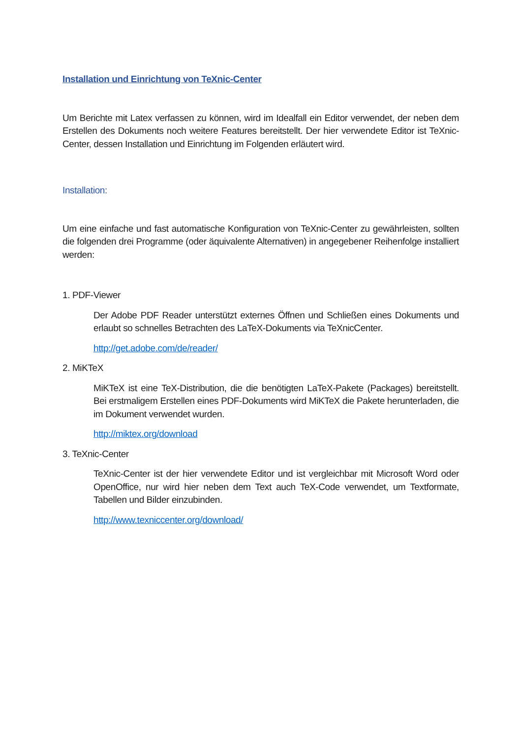Installation und Einrichtung von TeXnic-Center
Um Berichte mit Latex verfassen zu können, wird im Idealfall ein Editor verwendet, der neben dem Erstellen des Dokuments noch weitere Features bereitstellt. Der hier verwendete Editor ist TeXnic-Center, dessen Installation und Einrichtung im Folgenden erläutert wird.
Installation:
Um eine einfache und fast automatische Konfiguration von TeXnic-Center zu gewährleisten, sollten die folgenden drei Programme (oder äquivalente Alternativen) in angegebener Reihenfolge installiert werden:
1. PDF-Viewer
Der Adobe PDF Reader unterstützt externes Öffnen und Schließen eines Dokuments und erlaubt so schnelles Betrachten des LaTeX-Dokuments via TeXnicCenter.
http://get.adobe.com/de/reader/
2. MiKTeX
MiKTeX ist eine TeX-Distribution, die die benötigten LaTeX-Pakete (Packages) bereitstellt. Bei erstmaligem Erstellen eines PDF-Dokuments wird MiKTeX die Pakete herunterladen, die im Dokument verwendet wurden.
http://miktex.org/download
3. TeXnic-Center
TeXnic-Center ist der hier verwendete Editor und ist vergleichbar mit Microsoft Word oder OpenOffice, nur wird hier neben dem Text auch TeX-Code verwendet, um Textformate, Tabellen und Bilder einzubinden.
http://www.texniccenter.org/download/